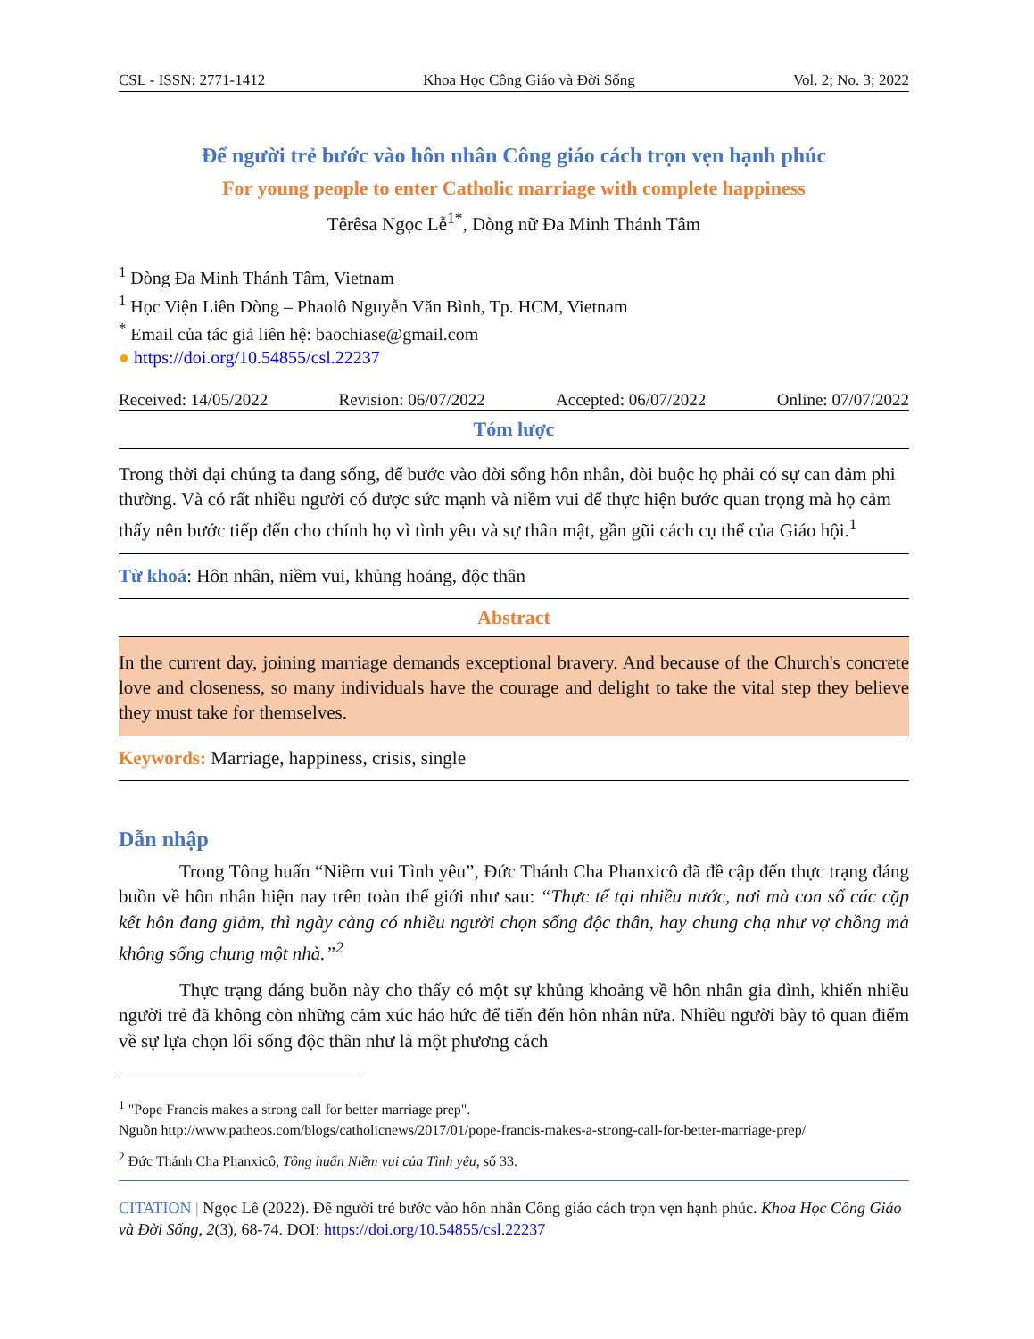CSL - ISSN: 2771-1412 Khoa Học Công Giáo và Đời Sống Vol. 2; No. 3; 2022
Để người trẻ bước vào hôn nhân Công giáo cách trọn vẹn hạnh phúc
For young people to enter Catholic marriage with complete happiness
Têrêsa Ngọc Lễ<sup>1*</sup>, Dòng nữ Đa Minh Thánh Tâm
<sup>1</sup> Dòng Đa Minh Thánh Tâm, Vietnam
<sup>1</sup> Học Viện Liên Dòng – Phaolô Nguyễn Văn Bình, Tp. HCM, Vietnam
<sup>*</sup> Email của tác giả liên hệ: baochiase@gmail.com
● https://doi.org/10.54855/csl.22237
Received: 14/05/2022 Revision: 06/07/2022 Accepted: 06/07/2022 Online: 07/07/2022
Tóm lược
Trong thời đại chúng ta đang sống, để bước vào đời sống hôn nhân, đòi buộc họ phải có sự can đảm phi thường. Và có rất nhiều người có được sức mạnh và niềm vui để thực hiện bước quan trọng mà họ cảm thấy nên bước tiếp đến cho chính họ vì tình yêu và sự thân mật, gần gũi cách cụ thể của Giáo hội.<sup>1</sup>
Từ khoá: Hôn nhân, niềm vui, khủng hoảng, độc thân
Abstract
In the current day, joining marriage demands exceptional bravery. And because of the Church's concrete love and closeness, so many individuals have the courage and delight to take the vital step they believe they must take for themselves.
Keywords: Marriage, happiness, crisis, single
Dẫn nhập
Trong Tông huấn “Niềm vui Tình yêu”, Đức Thánh Cha Phanxicô đã đề cập đến thực trạng đáng buồn về hôn nhân hiện nay trên toàn thế giới như sau: “Thực tế tại nhiều nước, nơi mà con số các cặp kết hôn đang giảm, thì ngày càng có nhiều người chọn sống độc thân, hay chung chạ như vợ chồng mà không sống chung một nhà.”<sup>2</sup>
Thực trạng đáng buồn này cho thấy có một sự khủng khoảng về hôn nhân gia đình, khiến nhiều người trẻ đã không còn những cảm xúc háo hức để tiến đến hôn nhân nữa. Nhiều người bày tỏ quan điểm về sự lựa chọn lối sống độc thân như là một phương cách
<sup>1</sup> "Pope Francis makes a strong call for better marriage prep".
Nguồn http://www.patheos.com/blogs/catholicnews/2017/01/pope-francis-makes-a-strong-call-for-better-marriage-prep/
<sup>2</sup> Đức Thánh Cha Phanxicô, Tông huấn Niềm vui của Tình yêu, số 33.
CITATION | Ngọc Lễ (2022). Để người trẻ bước vào hôn nhân Công giáo cách trọn vẹn hạnh phúc. Khoa Học Công Giáo và Đời Sống, 2(3), 68-74. DOI: https://doi.org/10.54855/csl.22237